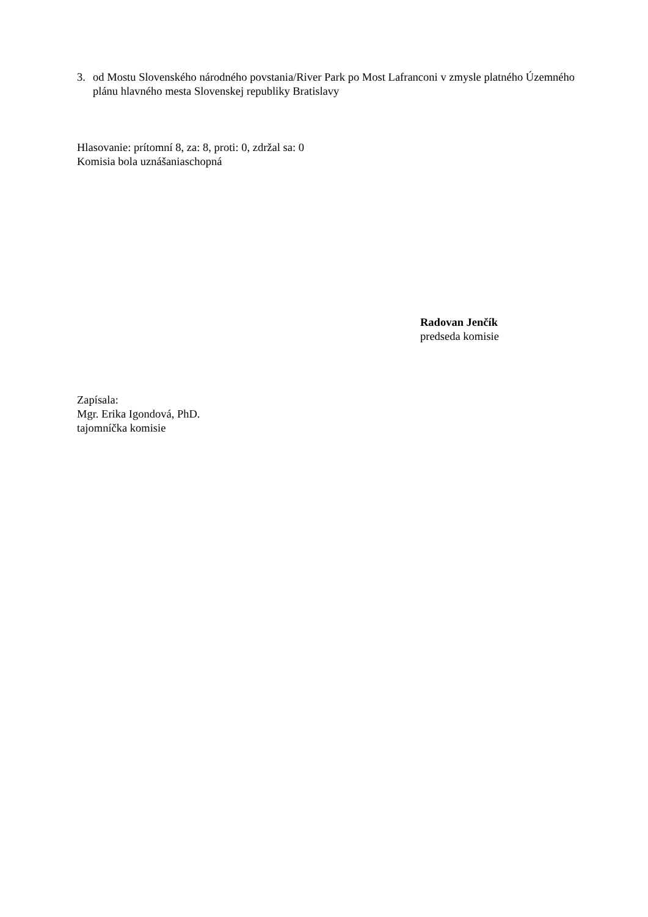3. od Mostu Slovenského národného povstania/River Park po Most Lafranconi v zmysle platného Územného plánu hlavného mesta Slovenskej republiky Bratislavy
Hlasovanie: prítomní 8, za: 8, proti: 0, zdržal sa: 0
Komisia bola uznášaniaschopná
Radovan Jenčík
predseda komisie
Zapísala:
Mgr. Erika Igondová, PhD.
tajomníčka komisie